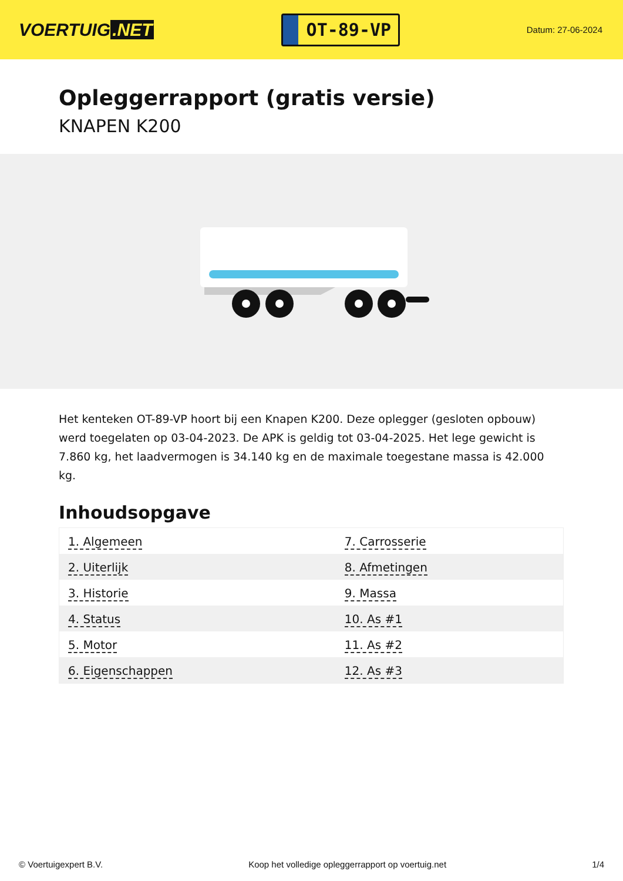VOERTUIG.NET
OT-89-VP
Datum: 27-06-2024
Opleggerrapport (gratis versie)
KNAPEN K200
Het kenteken OT-89-VP hoort bij een Knapen K200. Deze oplegger (gesloten opbouw) werd toegelaten op 03-04-2023. De APK is geldig tot 03-04-2025. Het lege gewicht is 7.860 kg, het laadvermogen is 34.140 kg en de maximale toegestane massa is 42.000 kg.
Inhoudsopgave
| 1. Algemeen | 7. Carrosserie |
| 2. Uiterlijk | 8. Afmetingen |
| 3. Historie | 9. Massa |
| 4. Status | 10. As #1 |
| 5. Motor | 11. As #2 |
| 6. Eigenschappen | 12. As #3 |
© Voertuigexpert B.V. Koop het volledige opleggerrapport op voertuig.net 1/4